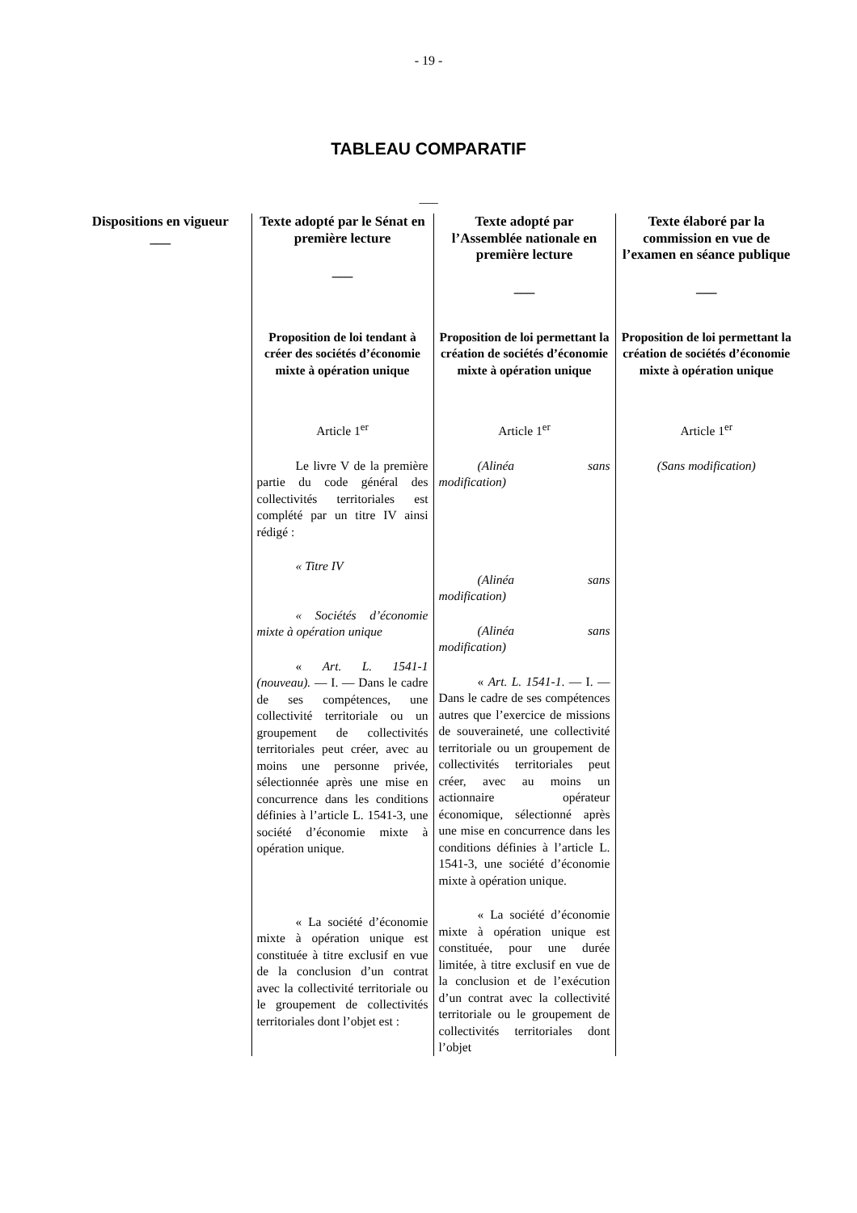- 19 -
TABLEAU COMPARATIF
___
| Dispositions en vigueur ___ | Texte adopté par le Sénat en première lecture ___ | Texte adopté par l’Assemblée nationale en première lecture ___ | Texte élaboré par la commission en vue de l’examen en séance publique ___ |
| --- | --- | --- | --- |
| | Proposition de loi tendant à créer des sociétés d’économie mixte à opération unique Article 1<sup>er</sup> Le livre V de la première partie du code général des collectivités territoriales est complété par un titre IV ainsi rédigé : « Titre IV « Sociétés d’économie mixte à opération unique « Art. L. 1541-1 (nouveau). — I. — Dans le cadre de ses compétences, une collectivité territoriale ou un groupement de collectivités territoriales peut créer, avec au moins une personne privée, sélectionnée après une mise en concurrence dans les conditions définies à l’article L. 1541-3, une société d’économie mixte à opération unique. « La société d’économie mixte à opération unique est constituée à titre exclusif en vue de la conclusion d’un contrat avec la collectivité territoriale ou le groupement de collectivités territoriales dont l’objet est : | Proposition de loi permettant la création de sociétés d’économie mixte à opération unique Article 1<sup>er</sup> (Alinéa sans modification) (Alinéa sans modification) (Alinéa sans modification) « Art. L. 1541-1 . — I. — Dans le cadre de ses compétences autres que l’exercice de missions de souveraineté, une collectivité territoriale ou un groupement de collectivités territoriales peut créer, avec au moins un actionnaire opérateur économique, sélectionné après une mise en concurrence dans les conditions définies à l’article L. 1541-3, une société d’économie mixte à opération unique. « La société d’économie mixte à opération unique est constituée, pour une durée limitée, à titre exclusif en vue de la conclusion et de l’exécution d’un contrat avec la collectivité territoriale ou le groupement de collectivités territoriales dont l’objet | Proposition de loi permettant la création de sociétés d’économie mixte à opération unique Article 1<sup>er</sup> (Sans modification) |